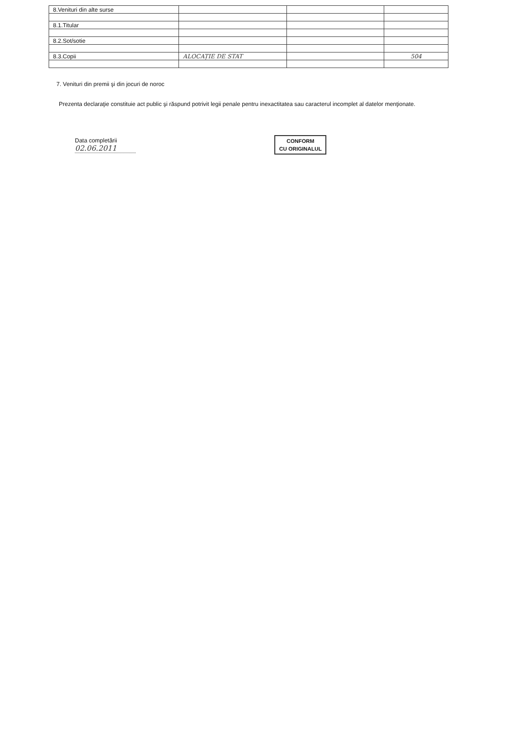| 8.Venituri din alte surse | | | |
| 8.1.Titular | | | |
| 8.2.Sot/sotie | | | |
| 8.3.Copii | ALOCAȚIE DE STAT | | 504 |
7. Venituri din premii şi din jocuri de noroc
Prezenta declaraţie constituie act public şi răspund potrivit legii penale pentru inexactitatea sau caracterul incomplet al datelor menţionate.
Data completării
02.06.2011
CONFORM
CU ORIGINALUL